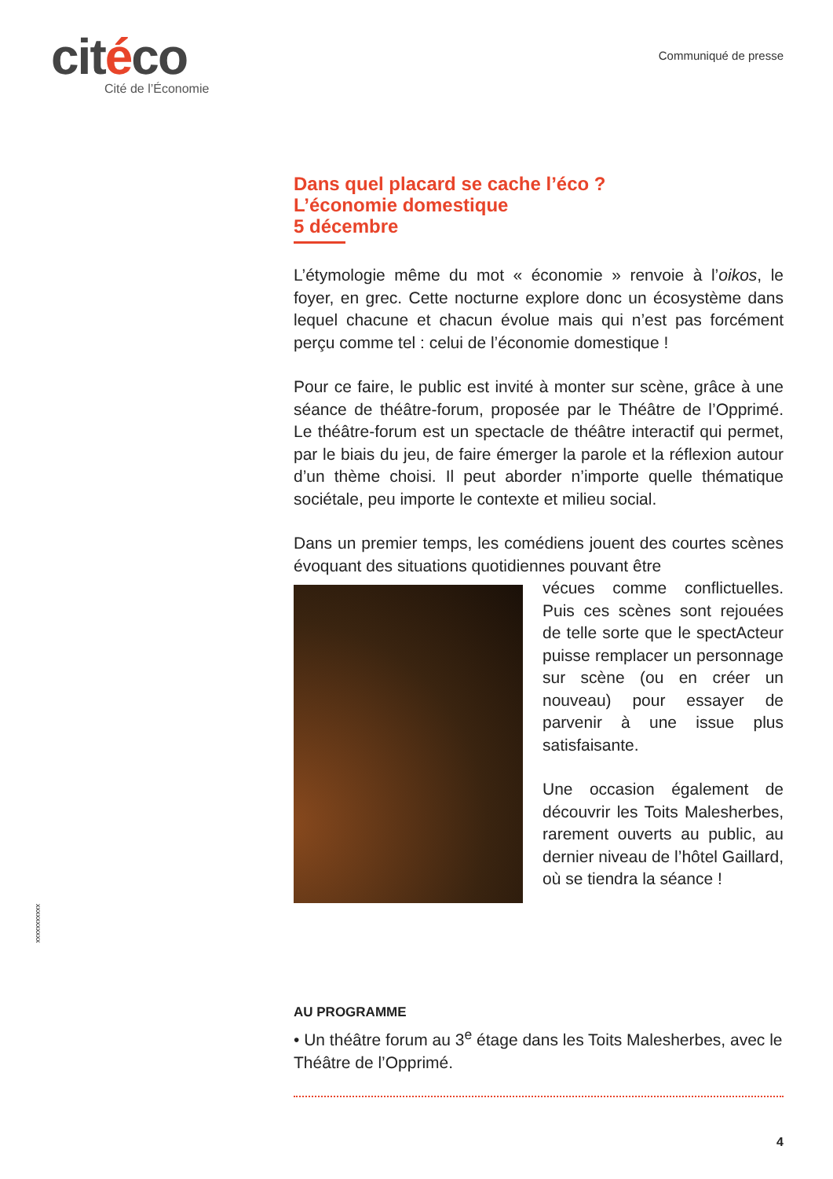citéco
Cité de l’Économie
Communiqué de presse
Dans quel placard se cache l’éco ?
L’économie domestique
5 décembre
L’étymologie même du mot « économie » renvoie à l’oikos, le foyer, en grec. Cette nocturne explore donc un écosystème dans lequel chacune et chacun évolue mais qui n’est pas forcément perçu comme tel : celui de l’économie domestique !
Pour ce faire, le public est invité à monter sur scène, grâce à une séance de théâtre-forum, proposée par le Théâtre de l’Opprimé. Le théâtre-forum est un spectacle de théâtre interactif qui permet, par le biais du jeu, de faire émerger la parole et la réflexion autour d’un thème choisi. Il peut aborder n’importe quelle thématique sociétale, peu importe le contexte et milieu social.
Dans un premier temps, les comédiens jouent des courtes scènes évoquant des situations quotidiennes pouvant être
vécues comme conflictuelles. Puis ces scènes sont rejouées de telle sorte que le spectActeur puisse remplacer un personnage sur scène (ou en créer un nouveau) pour essayer de parvenir à une issue plus satisfaisante.
Une occasion également de découvrir les Toits Malesherbes, rarement ouverts au public, au dernier niveau de l’hôtel Gaillard, où se tiendra la séance !
xxxxxxxxxxx
AU PROGRAMME
• Un théâtre forum au 3<sup>e</sup> étage dans les Toits Malesherbes, avec le Théâtre de l’Opprimé.
4